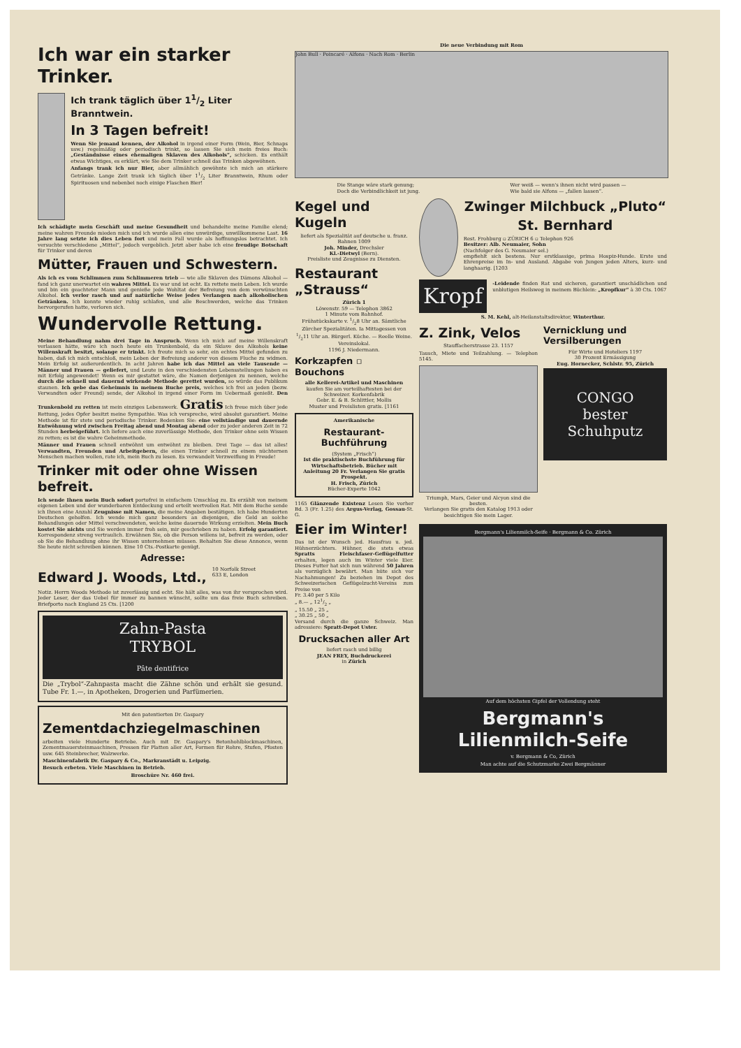Ich war ein starker Trinker.
Ich trank täglich über 11/2 Liter Branntwein.
In 3 Tagen befreit!
Wenn Sie jemand kennen, der Alkohol in irgend einer Form (Wein, Bier, Schnaps usw.) regelmäßig oder periodisch trinkt, so lassen Sie sich mein freies Buch: „Geständnisse eines ehemaligen Sklaven des Alkohols“, schicken. Es enthält etwas Wichtiges, es erklärt, wie Sie dem Trinker schnell das Trinken abgewöhnen.
Anfangs trank ich nur Bier, aber allmählich gewöhnte ich mich an stärkere Getränke. Lange Zeit trank ich täglich über 11/2 Liter Branntwein, Rhum oder Spirituosen und nebenbei noch einige Flaschen Bier!
Ich schädigte mein Geschäft und meine Gesundheit und behandelte meine Familie elend; meine wahren Freunde mieden mich und ich wurde allen eine unwürdige, unwillkommene Last. 16 Jahre lang setzte ich dies Leben fort und mein Fall wurde als hoffnungslos betrachtet. Ich versuchte verschiedene „Mittel“, jedoch vergeblich. Jetzt aber habe ich eine freudige Botschaft für Trinker und deren
Mütter, Frauen und Schwestern.
Als ich es vom Schlimmen zum Schlimmeren trieb — wie alle Sklaven des Dämons Alkohol — fand ich ganz unerwartet ein wahres Mittel. Es war und ist echt. Es rettete mein Leben. Ich wurde und bin ein geachteter Mann und genieße jede Wohltat der Befreiung von dem verwünschten Alkohol. Ich verlor rasch und auf natürliche Weise jedes Verlangen nach alkoholischen Getränken. Ich konnte wieder ruhig schlafen, und alle Beschwerden, welche das Trinken hervorgerufen hatte, verloren sich.
Wundervolle Rettung.
Meine Behandlung nahm drei Tage in Anspruch. Wenn ich mich auf meine Willenskraft verlassen hätte, wäre ich noch heute ein Trunkenbold, da ein Sklave des Alkohols keine Willenskraft besitzt, solange er trinkt. Ich freute mich so sehr, ein echtes Mittel gefunden zu haben, daß ich mich entschloß, mein Leben der Befreiung anderer von diesem Fluche zu widmen. Mein Erfolg ist außerordentlich. In acht Jahren habe ich das Mittel an viele Tausende — Männer und Frauen — geliefert, und Leute in den verschiedensten Lebensstellungen haben es mit Erfolg angewendet! Wenn es mir gestattet wäre, die Namen derjenigen zu nennen, welche durch die schnell und dauernd wirkende Methode gerettet wurden, so würde das Publikum staunen. Ich gebe das Geheimnis in meinem Buche preis, welches ich frei an jeden (bezw. Verwandten oder Freund) sende, der Alkohol in irgend einer Form im Uebermaß genießt. Den Trunkenbold zu retten ist mein einziges Lebenswerk. Gratis Ich freue mich über jede Rettung, jedes Opfer besitzt meine Sympathie. Was ich verspreche, wird absolut garantiert. Meine Methode ist für stete und periodische Trinker. Bedenken Sie: eine vollständige und dauernde Entwöhnung wird zwischen Freitag abend und Montag abend oder zu jeder anderen Zeit in 72 Stunden herbeigeführt. Ich liefere auch eine zuverlässige Methode, den Trinker ohne sein Wissen zu retten; es ist die wahre Geheimmethode.
Männer und Frauen schnell entwöhnt um entwöhnt zu bleiben. Drei Tage — das ist alles! Verwandten, Freunden und Arbeitgebern, die einen Trinker schnell zu einem nüchternen Menschen machen wollen, rate ich, mein Buch zu lesen. Es verwandelt Verzweiflung in Freude!
Trinker mit oder ohne Wissen befreit.
Ich sende Ihnen mein Buch sofort portofrei in einfachem Umschlag zu. Es erzählt von meinem eigenen Leben und der wunderbaren Entdeckung und erteilt wertvollen Rat. Mit dem Buche sende ich Ihnen eine Anzahl Zeugnisse mit Namen, die meine Angaben bestätigen. Ich habe Hunderten Deutschen geholfen. Ich wende mich ganz besonders an diejenigen, die Geld an solche Behandlungen oder Mittel verschwendeten, welche keine dauernde Wirkung erzielten. Mein Buch kostet Sie nichts und Sie werden immer froh sein, mir geschrieben zu haben. Erfolg garantiert. Korrespondenz streng vertraulich. Erwähnen Sie, ob die Person willens ist, befreit zu werden, oder ob Sie die Behandlung ohne ihr Wissen unternehmen müssen. Behalten Sie diese Annonce, wenn Sie heute nicht schreiben können. Eine 10 Cts.-Postkarte genügt.
Adresse:
Edward J. Woods, Ltd.,
10 Norfolk Street
633 E, London
Notiz. Herrn Woods Methode ist zuverlässig und echt. Sie hält alles, was von ihr versprochen wird. Jeder Leser, der das Uebel für immer zu bannen wünscht, sollte um das freie Buch schreiben. Briefporto nach England 25 Cts. [1200
Zahn-Pasta
TRYBOL
Pâte dentifrice
Die „Trybol“-Zahnpasta macht die Zähne schön und erhält sie gesund. Tube Fr. 1.—, in Apotheken, Drogerien und Parfümerien.
Mit den patentierten Dr. Gaspary
Zementdachziegelmaschinen
arbeiten viele Hunderte Betriebe. Auch mit Dr. Gaspary's Betonhohlblockmaschinen, Zementmauersteinmaschinen, Pressen für Platten aller Art, Formen für Rohre, Stufen, Pfosten usw. 645 Steinbrecher, Walzwerke.
Maschinenfabrik Dr. Gaspary & Co., Markranstädt u. Leipzig.
Besuch erbeten. Viele Maschinen in Betrieb.
Broschüre Nr. 460 frei.
Die neue Verbindung mit Rom
John Bull · Poincaré · Alfons · Nach Rom · Berlin
Die Stange wäre stark genung;
Doch die Verbindlichkeit ist jung.
Wer weiß — wenn's ihnen nicht wird passen —
Wie bald sie Alfons — „fallen lassen“.
Kegel und Kugeln
liefert als Spezialität auf deutsche u. franz. Bahnen 1009
Joh. Minder, Drechsler
Kl.-Dietwyl (Bern).
Preisliste und Zeugnisse zu Diensten.
Restaurant „Strauss“
Zürich 1
Löwenstr. 59 — Telephon 3862
1 Minute vom Bahnhof.
Frühstückskarte v. 1/28 Uhr an. Sämtliche Zürcher Spezialitäten. Ia Mittagessen von 1/211 Uhr an. Bürgerl. Küche. — Reelle Weine. Vereinslokal.
1196 J. Niedermann.
Korkzapfen ▫ Bouchons
alle Kellerei-Artikel und Maschinen
kaufen Sie am vorteilhaftesten bei der
Schweizer. Korkenfabrik
Gebr. E. & B. Schlittler, Mollis
Muster und Preislisten gratis. [1161
Amerikanische
Restaurant-Buchführung
(System „Frisch“)
Ist die praktischste Buchführung für Wirtschaftsbetrieb. Bücher mit Anleitung 20 Fr. Verlangen Sie gratis Prospekt.
H. Frisch, Zürich
Bücher-Experte 1042
1165 Glänzende Existenz Lesen Sie vorher Bd. 3 (Fr. 1.25) des Argus-Verlag, Gossau-St. G.
Eier im Winter!
Das ist der Wunsch jed. Hausfrau u. jed. Hühnerzüchters. Hühner, die stets etwas Spratts Fleischfaser-Geflügelfutter erhalten, legen auch im Winter viele Eier. Dieses Futter hat sich nun während 50 Jahren als vorzüglich bewährt. Man hüte sich vor Nachahmungen! Zu beziehen im Depot des Schweizerischen Geflügelzucht-Vereins zum Preise von
Fr. 3.40 per 5 Kilo
„ 8.— „ 121/2 „
„ 15.50 „ 25 „
„ 30.25 „ 50 „
Versand durch die ganze Schweiz. Man adressiere: Spratt-Depot Uster.
Drucksachen aller Art
liefert rasch und billig
JEAN FREY, Buchdruckerei
in Zürich
Zwinger Milchbuck „Pluto“
St. Bernhard
Rest. Frohburg ▫ ZÜRICH 6 ▫ Telephon 926
Besitzer: Alb. Neumaier, Sohn
(Nachfolger des G. Neumaier sel.)
empfiehlt sich bestens. Nur erstklassige, prima Hospiz-Hunde. Erste und Ehrenpreise im In- und Ausland. Abgabe von Jungen jeden Alters, kurz- und langhaarig. [1203
Kropf
-Leidende finden Rat und sicheren, garantiert unschädlichen und unblutigen Heilsweg in meinem Büchlein: „Kropfkur“ à 30 Cts. 1067
S. M. Kehl, alt-Heilanstaltsdirektor, Winterthur.
Z. Zink, Velos
Stauffacherstrasse 23. 1157
Tausch, Miete und Teilzahlung. — Telephon 5145.
Triumph, Mars, Geier und Alcyon sind die besten.
Verlangen Sie gratis den Katalog 1913 oder besichtigen Sie mein Lager.
Vernicklung und Versilberungen
Für Wirte und Hoteliers 1197
30 Prozent Ermässigung
Eug. Hornecker, Schlstr. 95, Zürich
CONGO
bester
Schuhputz
Bergmann's Lilienmilch-Seife · Bergmann & Co. Zürich
Auf dem höchsten Gipfel der Vollendung steht
Bergmann's Lilienmilch-Seife
v. Bergmann & Co, Zürich
Man achte auf die Schutzmarke Zwei Bergmänner